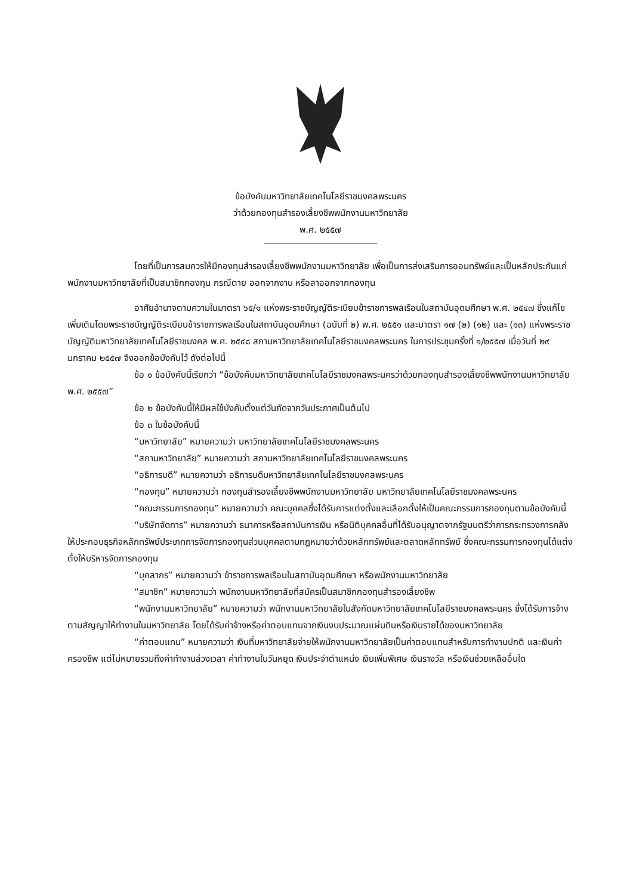ข้อบังคับมหาวิทยาลัยเทคโนโลยีราชมงคลพระนคร
ว่าด้วยกองทุนสำรองเลี้ยงชีพพนักงานมหาวิทยาลัย
พ.ศ. ๒๕๕๗
โดยที่เป็นการสมควรให้มีกองทุนสำรองเลี้ยงชีพพนักงานมหาวิทยาลัย เพื่อเป็นการส่งเสริมการออมทรัพย์และเป็นหลักประกันแก่พนักงานมหาวิทยาลัยที่เป็นสมาชิกกองทุน กรณีตาย ออกจากงาน หรือลาออกจากกองทุน
อาศัยอำนาจตามความในมาตรา ๖๕/๑ แห่งพระราชบัญญัติระเบียบข้าราชการพลเรือนในสถาบันอุดมศึกษา พ.ศ. ๒๕๔๗ ซึ่งแก้ไขเพิ่มเติมโดยพระราชบัญญัติระเบียบข้าราชการพลเรือนในสถาบันอุดมศึกษา (ฉบับที่ ๒) พ.ศ. ๒๕๕๑ และมาตรา ๑๗ (๒) (๑๒) และ (๑๓) แห่งพระราชบัญญัติมหาวิทยาลัยเทคโนโลยีราชมงคล พ.ศ. ๒๕๔๘ สภามหาวิทยาลัยเทคโนโลยีราชมงคลพระนคร ในการประชุมครั้งที่ ๑/๒๕๕๗ เมื่อวันที่ ๒๙ มกราคม ๒๕๕๗ จึงออกข้อบังคับไว้ ดังต่อไปนี้
ข้อ ๑ ข้อบังคับนี้เรียกว่า “ข้อบังคับมหาวิทยาลัยเทคโนโลยีราชมงคลพระนครว่าด้วยกองทุนสำรองเลี้ยงชีพพนักงานมหาวิทยาลัย พ.ศ. ๒๕๕๗”
ข้อ ๒ ข้อบังคับนี้ให้มีผลใช้บังคับตั้งแต่วันถัดจากวันประกาศเป็นต้นไป
ข้อ ๓ ในข้อบังคับนี้
“มหาวิทยาลัย” หมายความว่า มหาวิทยาลัยเทคโนโลยีราชมงคลพระนคร
“สภามหาวิทยาลัย” หมายความว่า สภามหาวิทยาลัยเทคโนโลยีราชมงคลพระนคร
“อธิการบดี” หมายความว่า อธิการบดีมหาวิทยาลัยเทคโนโลยีราชมงคลพระนคร
“กองทุน” หมายความว่า กองทุนสำรองเลี้ยงชีพพนักงานมหาวิทยาลัย มหาวิทยาลัยเทคโนโลยีราชมงคลพระนคร
“คณะกรรมการกองทุน” หมายความว่า คณะบุคคลซึ่งได้รับการแต่งตั้งและเลือกตั้งให้เป็นคณะกรรมการกองทุนตามข้อบังคับนี้
“บริษัทจัดการ” หมายความว่า ธนาคารหรือสถาบันการเงิน หรือนิติบุคคลอื่นที่ได้รับอนุญาตจากรัฐมนตรีว่าการกระทรวงการคลัง ให้ประกอบธุรกิจหลักทรัพย์ประเภทการจัดการกองทุนส่วนบุคคลตามกฎหมายว่าด้วยหลักทรัพย์และตลาดหลักทรัพย์ ซึ่งคณะกรรมการกองทุนได้แต่งตั้งให้บริหารจัดการกองทุน
“บุคลากร” หมายความว่า ข้าราชการพลเรือนในสถาบันอุดมศึกษา หรือพนักงานมหาวิทยาลัย
“สมาชิก” หมายความว่า พนักงานมหาวิทยาลัยที่สมัครเป็นสมาชิกกองทุนสำรองเลี้ยงชีพ
“พนักงานมหาวิทยาลัย” หมายความว่า พนักงานมหาวิทยาลัยในสังกัดมหาวิทยาลัยเทคโนโลยีราชมงคลพระนคร ซึ่งได้รับการจ้างตามสัญญาให้ทำงานในมหาวิทยาลัย โดยได้รับค่าจ้างหรือค่าตอบแทนจากเงินงบประมาณแผ่นดินหรือเงินรายได้ของมหาวิทยาลัย
“ค่าตอบแทน” หมายความว่า เงินที่มหาวิทยาลัยจ่ายให้พนักงานมหาวิทยาลัยเป็นค่าตอบแทนสำหรับการทำงานปกติ และเงินค่าครองชีพ แต่ไม่หมายรวมถึงค่าทำงานล่วงเวลา ค่าทำงานในวันหยุด เงินประจำตำแหน่ง เงินเพิ่มพิเศษ เงินรางวัล หรือเงินช่วยเหลืออื่นใด